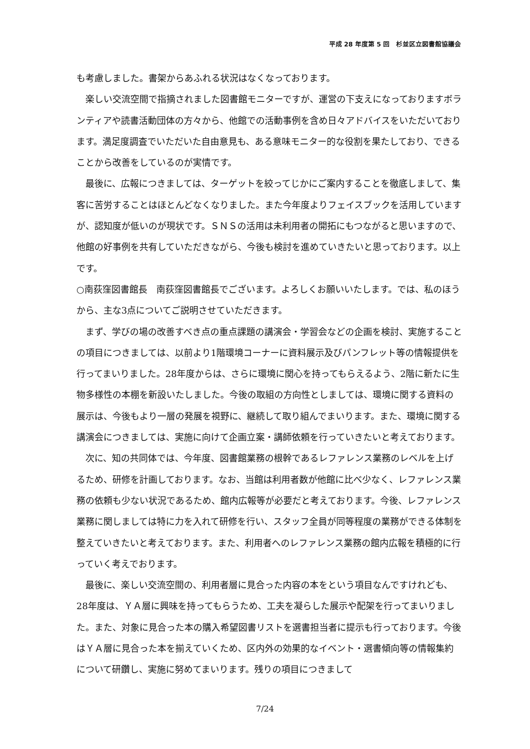平成 28 年度第 5 回　杉並区立図書館協議会
も考慮しました。書架からあふれる状況はなくなっております。
　楽しい交流空間で指摘されました図書館モニターですが、運営の下支えになっておりますボランティアや読書活動団体の方々から、他館での活動事例を含め日々アドバイスをいただいております。満足度調査でいただいた自由意見も、ある意味モニター的な役割を果たしており、できることから改善をしているのが実情です。
　最後に、広報につきましては、ターゲットを絞ってじかにご案内することを徹底しまして、集客に苦労することはほとんどなくなりました。また今年度よりフェイスブックを活用していますが、認知度が低いのが現状です。ＳＮＳの活用は未利用者の開拓にもつながると思いますので、他館の好事例を共有していただきながら、今後も検討を進めていきたいと思っております。以上です。
○南荻窪図書館長　南荻窪図書館長でございます。よろしくお願いいたします。では、私のほうから、主な3点についてご説明させていただきます。
　まず、学びの場の改善すべき点の重点課題の講演会・学習会などの企画を検討、実施することの項目につきましては、以前より1階環境コーナーに資料展示及びパンフレット等の情報提供を行ってまいりました。28年度からは、さらに環境に関心を持ってもらえるよう、2階に新たに生物多様性の本棚を新設いたしました。今後の取組の方向性としましては、環境に関する資料の展示は、今後もより一層の発展を視野に、継続して取り組んでまいります。また、環境に関する講演会につきましては、実施に向けて企画立案・講師依頼を行っていきたいと考えております。
　次に、知の共同体では、今年度、図書館業務の根幹であるレファレンス業務のレベルを上げるため、研修を計画しております。なお、当館は利用者数が他館に比べ少なく、レファレンス業務の依頼も少ない状況であるため、館内広報等が必要だと考えております。今後、レファレンス業務に関しましては特に力を入れて研修を行い、スタッフ全員が同等程度の業務ができる体制を整えていきたいと考えております。また、利用者へのレファレンス業務の館内広報を積極的に行っていく考えでおります。
　最後に、楽しい交流空間の、利用者層に見合った内容の本をという項目なんですけれども、28年度は、ＹＡ層に興味を持ってもらうため、工夫を凝らした展示や配架を行ってまいりました。また、対象に見合った本の購入希望図書リストを選書担当者に提示も行っております。今後はＹＡ層に見合った本を揃えていくため、区内外の効果的なイベント・選書傾向等の情報集約について研鑽し、実施に努めてまいります。残りの項目につきまして
7/24